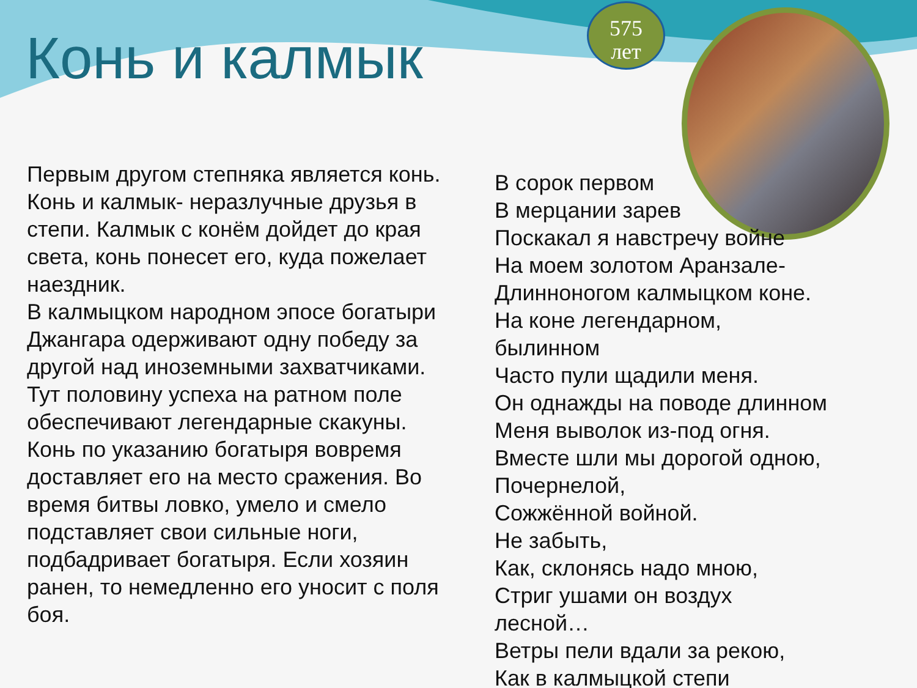575
лет
Конь и калмык
Первым другом степняка является конь. Конь и калмык- неразлучные друзья в степи. Калмык с конём дойдет до края света, конь понесет его, куда пожелает наездник.
В калмыцком народном эпосе богатыри Джангара одерживают одну победу за другой над иноземными захватчиками. Тут половину успеха на ратном поле обеспечивают легендарные скакуны. Конь по указанию богатыря вовремя доставляет его на место сражения. Во время битвы ловко, умело и смело подставляет свои сильные ноги, подбадривает богатыря. Если хозяин ранен, то немедленно его уносит с поля боя.
В сорок первом
В мерцании зарев
Поскакал я навстречу войне
На моем золотом Аранзале-
Длинноногом калмыцком коне.
На коне легендарном,
былинном
Часто пули щадили меня.
Он однажды на поводе длинном
Меня выволок из-под огня.
Вместе шли мы дорогой одною,
Почернелой,
Сожжённой войной.
Не забыть,
Как, склонясь надо мною,
Стриг ушами он воздух
лесной…
Ветры пели вдали за рекою,
Как в калмыцкой степи